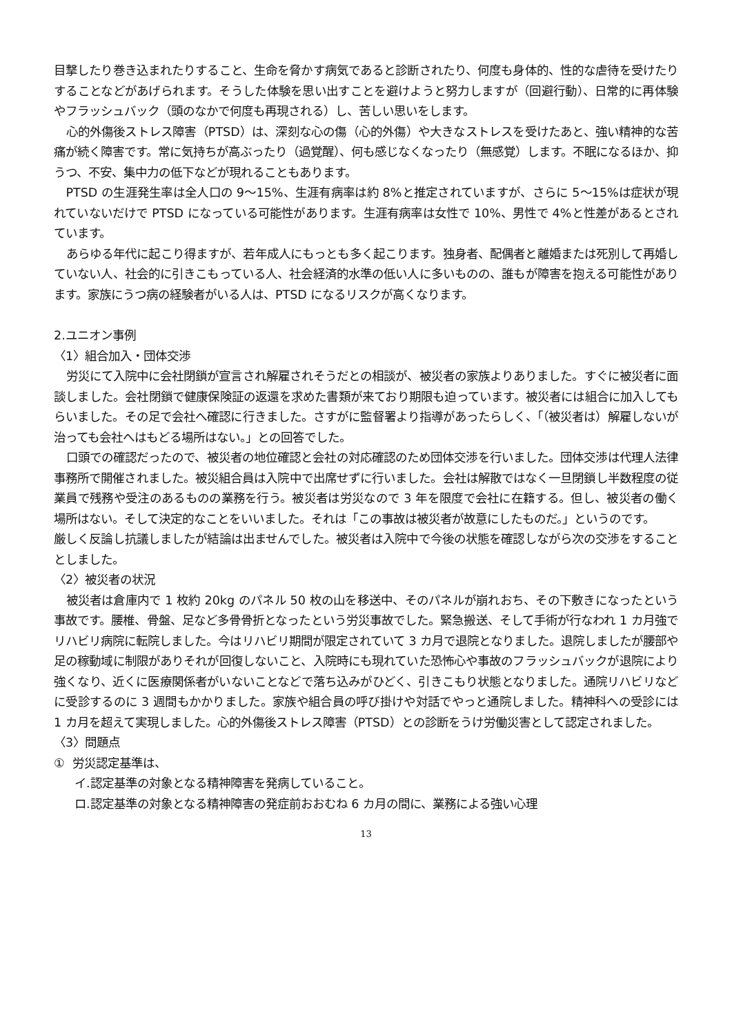目撃したり巻き込まれたりすること、生命を脅かす病気であると診断されたり、何度も身体的、性的な虐待を受けたりすることなどがあげられます。そうした体験を思い出すことを避けようと努力しますが（回避行動）、日常的に再体験やフラッシュバック（頭のなかで何度も再現される）し、苦しい思いをします。
心的外傷後ストレス障害（PTSD）は、深刻な心の傷（心的外傷）や大きなストレスを受けたあと、強い精神的な苦痛が続く障害です。常に気持ちが高ぶったり（過覚醒）、何も感じなくなったり（無感覚）します。不眠になるほか、抑うつ、不安、集中力の低下などが現れることもあります。
PTSD の生涯発生率は全人口の 9～15%、生涯有病率は約 8%と推定されていますが、さらに 5～15%は症状が現れていないだけで PTSD になっている可能性があります。生涯有病率は女性で 10%、男性で 4%と性差があるとされています。
あらゆる年代に起こり得ますが、若年成人にもっとも多く起こります。独身者、配偶者と離婚または死別して再婚していない人、社会的に引きこもっている人、社会経済的水準の低い人に多いものの、誰もが障害を抱える可能性があります。家族にうつ病の経験者がいる人は、PTSD になるリスクが高くなります。
2.ユニオン事例
〈1〉組合加入・団体交渉
労災にて入院中に会社閉鎖が宣言され解雇されそうだとの相談が、被災者の家族よりありました。すぐに被災者に面談しました。会社閉鎖で健康保険証の返還を求めた書類が来ており期限も迫っています。被災者には組合に加入してもらいました。その足で会社へ確認に行きました。さすがに監督署より指導があったらしく、「（被災者は）解雇しないが治っても会社へはもどる場所はない。」との回答でした。
口頭での確認だったので、被災者の地位確認と会社の対応確認のため団体交渉を行いました。団体交渉は代理人法律事務所で開催されました。被災組合員は入院中で出席せずに行いました。会社は解散ではなく一旦閉鎖し半数程度の従業員で残務や受注のあるものの業務を行う。被災者は労災なので 3 年を限度で会社に在籍する。但し、被災者の働く場所はない。そして決定的なことをいいました。それは「この事故は被災者が故意にしたものだ。」というのです。
厳しく反論し抗議しましたが結論は出ませんでした。被災者は入院中で今後の状態を確認しながら次の交渉をすることとしました。
〈2〉被災者の状況
被災者は倉庫内で 1 枚約 20kg のパネル 50 枚の山を移送中、そのパネルが崩れおち、その下敷きになったという事故です。腰椎、骨盤、足など多骨骨折となったという労災事故でした。緊急搬送、そして手術が行なわれ 1 カ月強でリハビリ病院に転院しました。今はリハビリ期間が限定されていて 3 カ月で退院となりました。退院しましたが腰部や足の稼動域に制限がありそれが回復しないこと、入院時にも現れていた恐怖心や事故のフラッシュバックが退院により強くなり、近くに医療関係者がいないことなどで落ち込みがひどく、引きこもり状態となりました。通院リハビリなどに受診するのに 3 週間もかかりました。家族や組合員の呼び掛けや対話でやっと通院しました。精神科への受診には 1 カ月を超えて実現しました。心的外傷後ストレス障害（PTSD）との診断をうけ労働災害として認定されました。
〈3〉問題点
① 労災認定基準は、
イ.認定基準の対象となる精神障害を発病していること。
ロ.認定基準の対象となる精神障害の発症前おおむね 6 カ月の間に、業務による強い心理
13